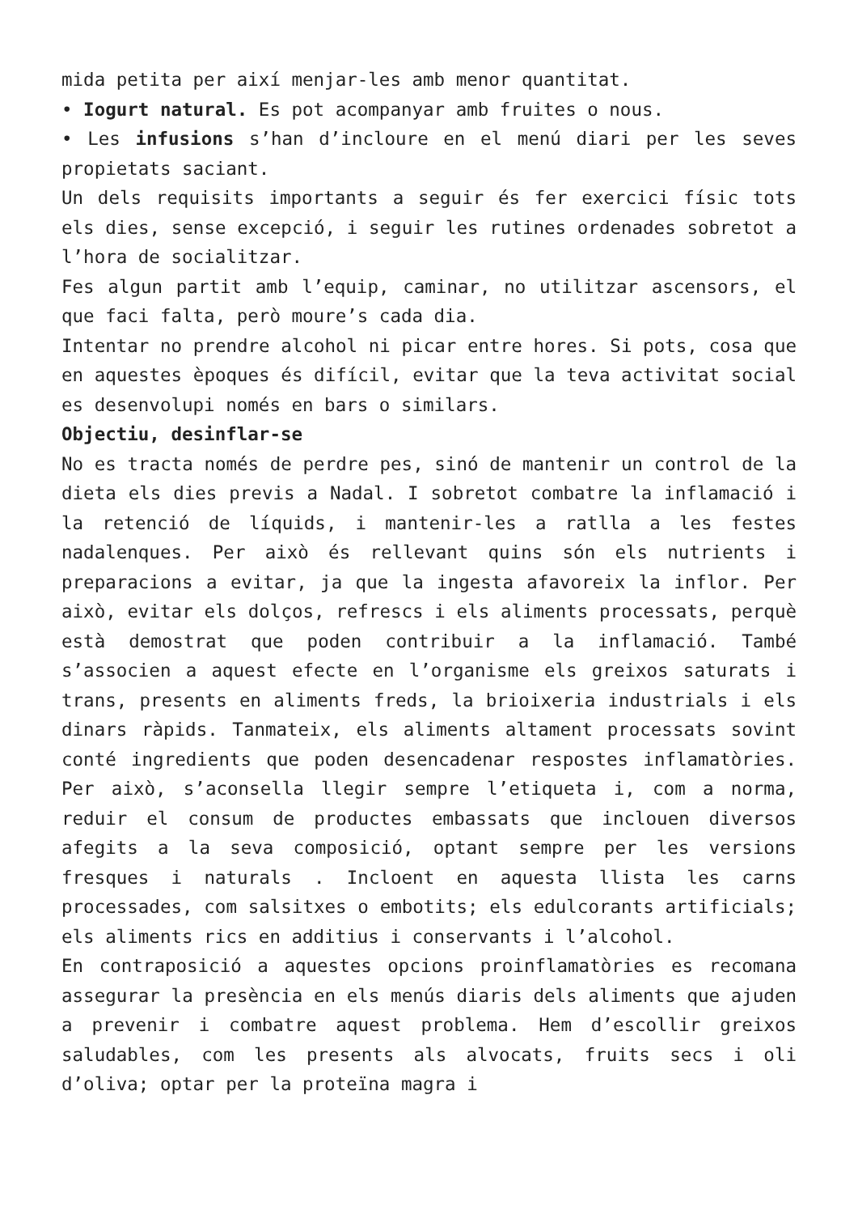mida petita per així menjar-les amb menor quantitat.
• Iogurt natural. Es pot acompanyar amb fruites o nous.
• Les infusions s’han d’incloure en el menú diari per les seves propietats saciant.
Un dels requisits importants a seguir és fer exercici físic tots els dies, sense excepció, i seguir les rutines ordenades sobretot a l’hora de socialitzar.
Fes algun partit amb l’equip, caminar, no utilitzar ascensors, el que faci falta, però moure’s cada dia.
Intentar no prendre alcohol ni picar entre hores. Si pots, cosa que en aquestes èpoques és difícil, evitar que la teva activitat social es desenvolupi només en bars o similars.
Objectiu, desinflar-se
No es tracta només de perdre pes, sinó de mantenir un control de la dieta els dies previs a Nadal. I sobretot combatre la inflamació i la retenció de líquids, i mantenir-les a ratlla a les festes nadalenques. Per això és rellevant quins són els nutrients i preparacions a evitar, ja que la ingesta afavoreix la inflor. Per això, evitar els dolços, refrescs i els aliments processats, perquè està demostrat que poden contribuir a la inflamació. També s’associen a aquest efecte en l’organisme els greixos saturats i trans, presents en aliments freds, la brioixeria industrials i els dinars ràpids. Tanmateix, els aliments altament processats sovint conté ingredients que poden desencadenar respostes inflamatòries. Per això, s’aconsella llegir sempre l’etiqueta i, com a norma, reduir el consum de productes embassats que inclouen diversos afegits a la seva composició, optant sempre per les versions fresques i naturals . Incloent en aquesta llista les carns processades, com salsitxes o embotits; els edulcorants artificials; els aliments rics en additius i conservants i l’alcohol.
En contraposició a aquestes opcions proinflamatòries es recomana assegurar la presència en els menús diaris dels aliments que ajuden a prevenir i combatre aquest problema. Hem d’escollir greixos saludables, com les presents als alvocats, fruits secs i oli d’oliva; optar per la proteïna magra i